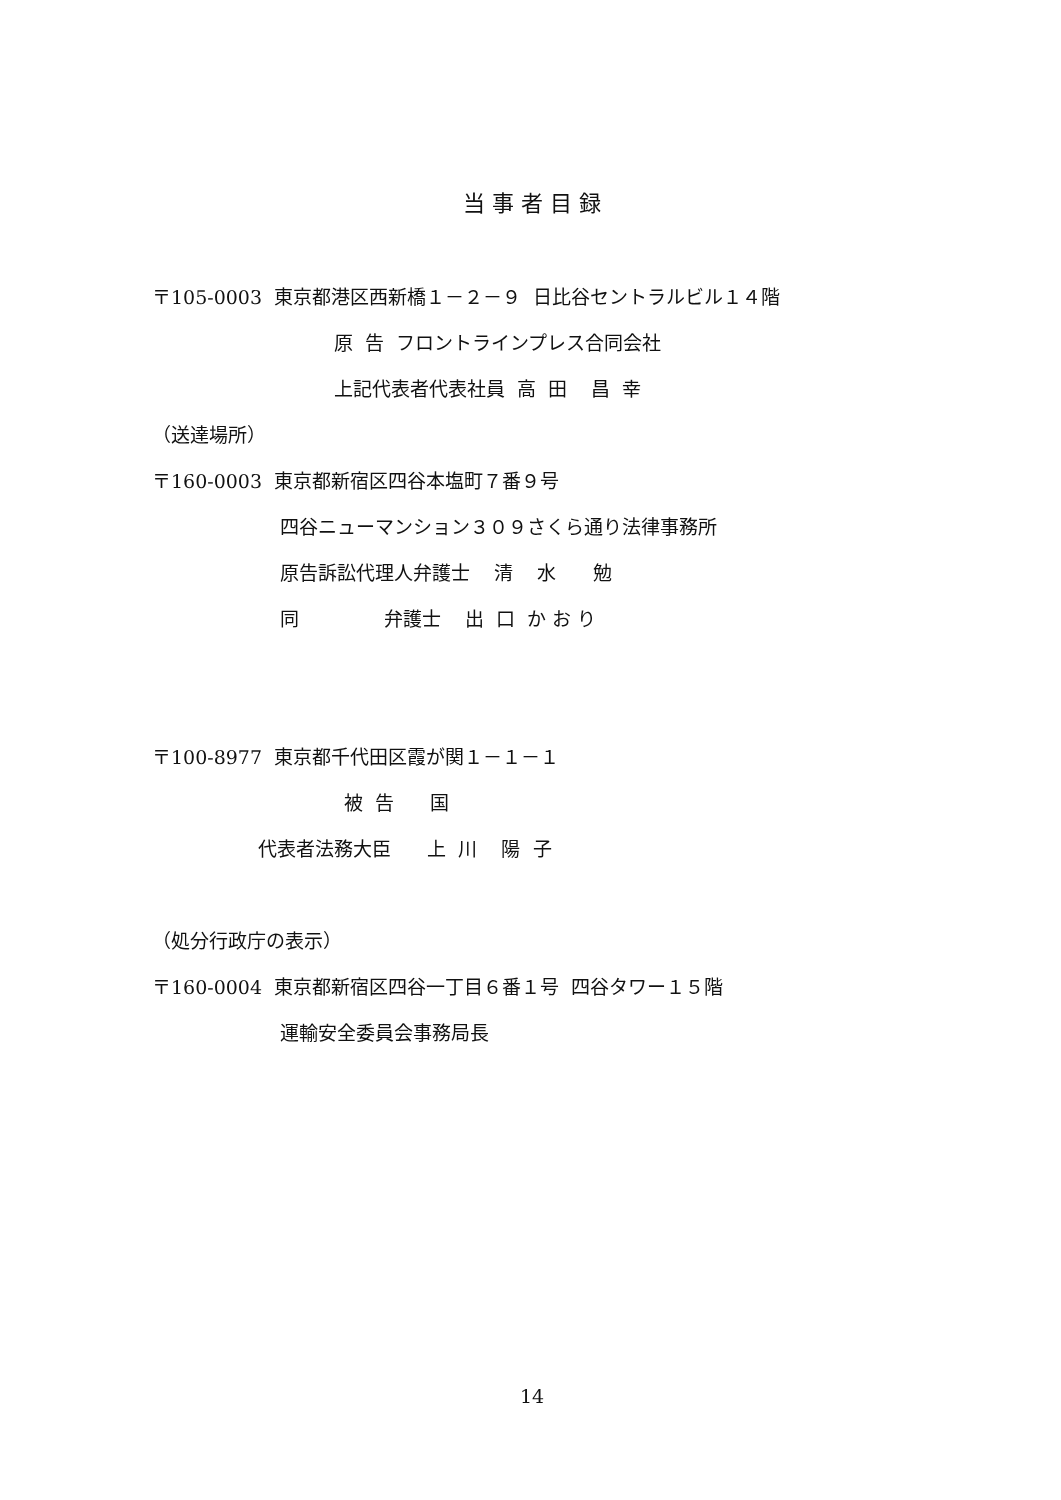当 事 者 目 録
〒105-0003 東京都港区西新橋１－２－９ 日比谷セントラルビル１４階
原 告 フロントラインプレス合同会社
上記代表者代表社員 高 田 昌 幸
（送達場所）
〒160-0003 東京都新宿区四谷本塩町７番９号
四谷ニューマンション３０９さくら通り法律事務所
原告訴訟代理人弁護士 清 水 勉
同 弁護士 出 口 か お り
〒100-8977 東京都千代田区霞が関１－１－１
被 告 国
代表者法務大臣 上 川 陽 子
（処分行政庁の表示）
〒160-0004 東京都新宿区四谷一丁目６番１号 四谷タワー１５階
運輸安全委員会事務局長
14